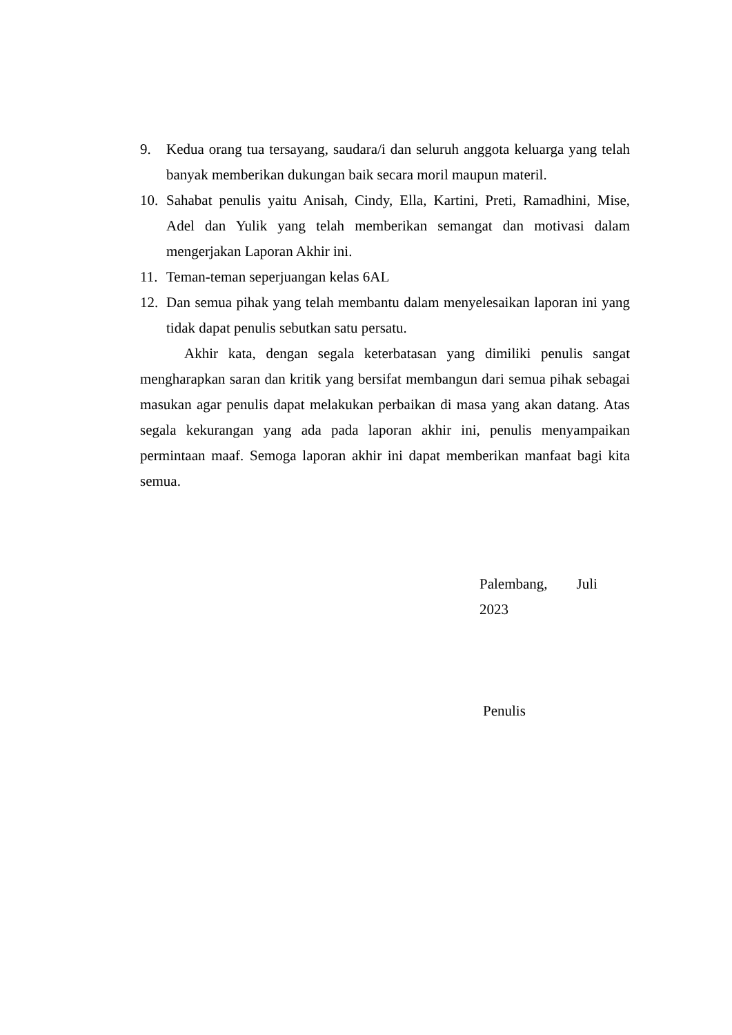9. Kedua orang tua tersayang, saudara/i dan seluruh anggota keluarga yang telah banyak memberikan dukungan baik secara moril maupun materil.
10. Sahabat penulis yaitu Anisah, Cindy, Ella, Kartini, Preti, Ramadhini, Mise, Adel dan Yulik yang telah memberikan semangat dan motivasi dalam mengerjakan Laporan Akhir ini.
11. Teman-teman seperjuangan kelas 6AL
12. Dan semua pihak yang telah membantu dalam menyelesaikan laporan ini yang tidak dapat penulis sebutkan satu persatu.
Akhir kata, dengan segala keterbatasan yang dimiliki penulis sangat mengharapkan saran dan kritik yang bersifat membangun dari semua pihak sebagai masukan agar penulis dapat melakukan perbaikan di masa yang akan datang. Atas segala kekurangan yang ada pada laporan akhir ini, penulis menyampaikan permintaan maaf. Semoga laporan akhir ini dapat memberikan manfaat bagi kita semua.
Palembang, Juli 2023
Penulis